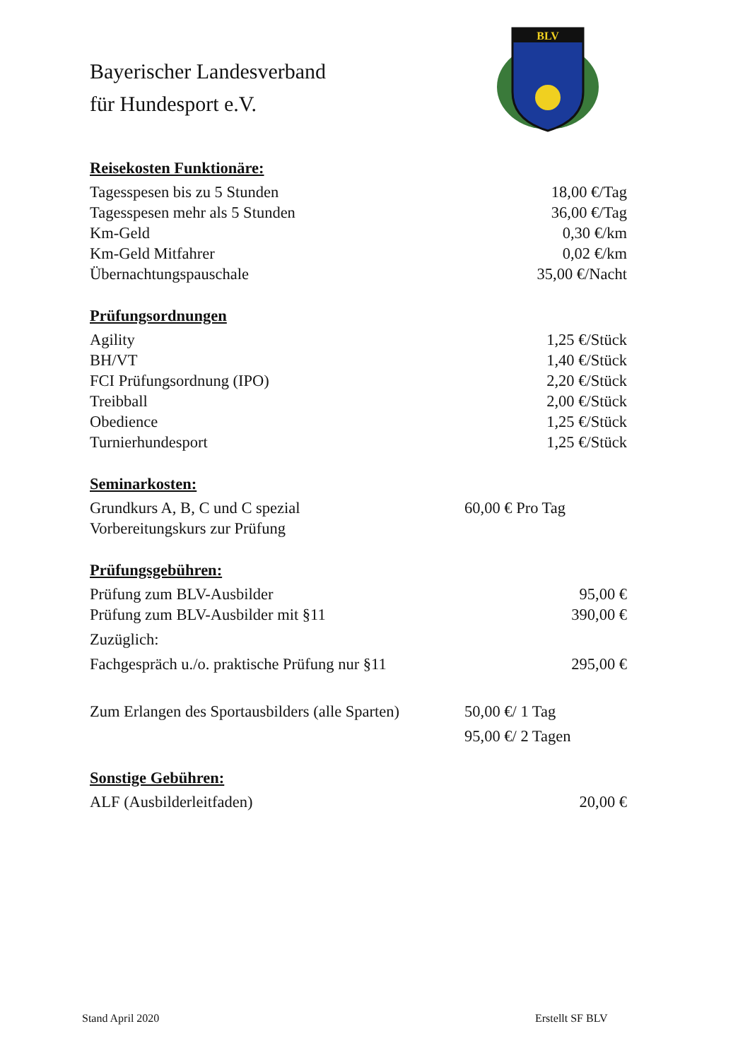Bayerischer Landesverband
für Hundesport e.V.
BLV
Reisekosten Funktionäre:
| Tagesspesen bis zu 5 Stunden | 18,00 €/Tag |
| Tagesspesen mehr als 5 Stunden | 36,00 €/Tag |
| Km-Geld | 0,30 €/km |
| Km-Geld Mitfahrer | 0,02 €/km |
| Übernachtungspauschale | 35,00 €/Nacht |
Prüfungsordnungen
| Agility | 1,25 €/Stück |
| BH/VT | 1,40 €/Stück |
| FCI Prüfungsordnung (IPO) | 2,20 €/Stück |
| Treibball | 2,00 €/Stück |
| Obedience | 1,25 €/Stück |
| Turnierhundesport | 1,25 €/Stück |
Seminarkosten:
| Grundkurs A, B, C und C spezial | 60,00 € Pro Tag |
| Vorbereitungskurs zur Prüfung | |
Prüfungsgebühren:
| Prüfung zum BLV-Ausbilder | 95,00 € |
| Prüfung zum BLV-Ausbilder mit §11 | 390,00 € |
| Zuzüglich: | |
| Fachgespräch u./o. praktische Prüfung nur §11 | 295,00 € |
| Zum Erlangen des Sportausbilders (alle Sparten) | 50,00 €/ 1 Tag |
| | 95,00 €/ 2 Tagen |
Sonstige Gebühren:
| ALF (Ausbilderleitfaden) | 20,00 € |
Stand April 2020 Erstellt SF BLV